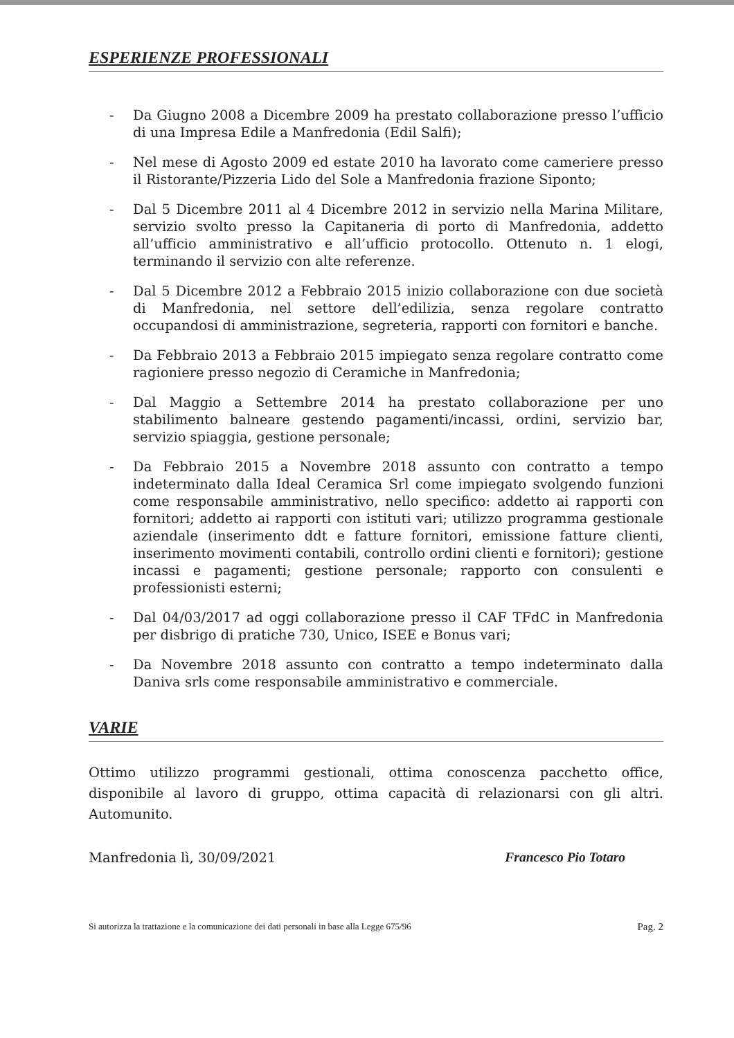ESPERIENZE PROFESSIONALI
- Da Giugno 2008 a Dicembre 2009 ha prestato collaborazione presso l’ufficio di una Impresa Edile a Manfredonia (Edil Salfi);
- Nel mese di Agosto 2009 ed estate 2010 ha lavorato come cameriere presso il Ristorante/Pizzeria Lido del Sole a Manfredonia frazione Siponto;
- Dal 5 Dicembre 2011 al 4 Dicembre 2012 in servizio nella Marina Militare, servizio svolto presso la Capitaneria di porto di Manfredonia, addetto all’ufficio amministrativo e all’ufficio protocollo. Ottenuto n. 1 elogi, terminando il servizio con alte referenze.
- Dal 5 Dicembre 2012 a Febbraio 2015 inizio collaborazione con due società di Manfredonia, nel settore dell’edilizia, senza regolare contratto occupandosi di amministrazione, segreteria, rapporti con fornitori e banche.
- Da Febbraio 2013 a Febbraio 2015 impiegato senza regolare contratto come ragioniere presso negozio di Ceramiche in Manfredonia;
- Dal Maggio a Settembre 2014 ha prestato collaborazione per uno stabilimento balneare gestendo pagamenti/incassi, ordini, servizio bar, servizio spiaggia, gestione personale;
- Da Febbraio 2015 a Novembre 2018 assunto con contratto a tempo indeterminato dalla Ideal Ceramica Srl come impiegato svolgendo funzioni come responsabile amministrativo, nello specifico: addetto ai rapporti con fornitori; addetto ai rapporti con istituti vari; utilizzo programma gestionale aziendale (inserimento ddt e fatture fornitori, emissione fatture clienti, inserimento movimenti contabili, controllo ordini clienti e fornitori); gestione incassi e pagamenti; gestione personale; rapporto con consulenti e professionisti esterni;
- Dal 04/03/2017 ad oggi collaborazione presso il CAF TFdC in Manfredonia per disbrigo di pratiche 730, Unico, ISEE e Bonus vari;
- Da Novembre 2018 assunto con contratto a tempo indeterminato dalla Daniva srls come responsabile amministrativo e commerciale.
VARIE
Ottimo utilizzo programmi gestionali, ottima conoscenza pacchetto office, disponibile al lavoro di gruppo, ottima capacità di relazionarsi con gli altri. Automunito.
Manfredonia lì, 30/09/2021 Francesco Pio Totaro
Si autorizza la trattazione e la comunicazione dei dati personali in base alla Legge 675/96 Pag. 2